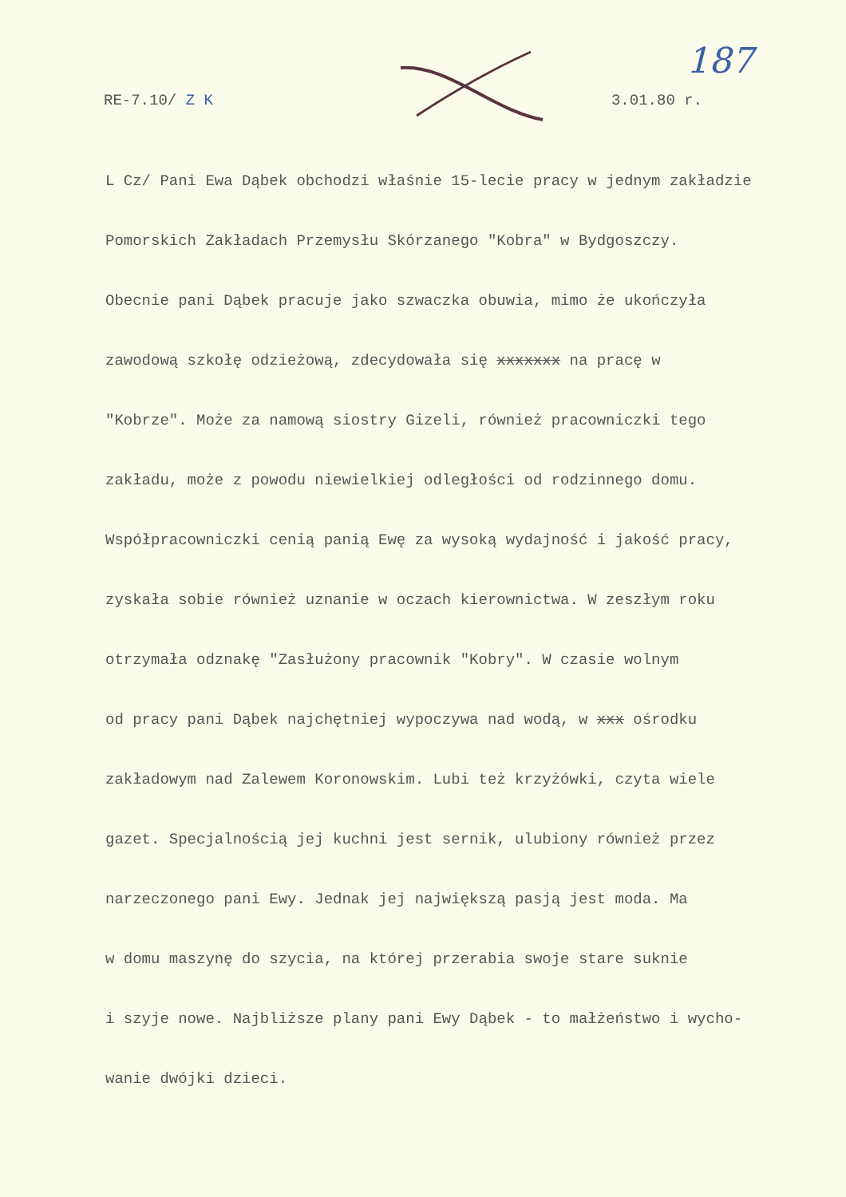RE-7.10/ Z K 3.01.80 r.
187
L Cz/ Pani Ewa Dąbek obchodzi właśnie 15-lecie pracy w jednym zakładzie
Pomorskich Zakładach Przemysłu Skórzanego "Kobra" w Bydgoszczy.
Obecnie pani Dąbek pracuje jako szwaczka obuwia, mimo że ukończyła
zawodową szkołę odzieżową, zdecydowała się xxxxxxx na pracę w
"Kobrze". Może za namową siostry Gizeli, również pracowniczki tego
zakładu, może z powodu niewielkiej odległości od rodzinnego domu.
Współpracowniczki cenią panią Ewę za wysoką wydajność i jakość pracy,
zyskała sobie również uznanie w oczach kierownictwa. W zeszłym roku
otrzymała odznakę "Zasłużony pracownik "Kobry". W czasie wolnym
od pracy pani Dąbek najchętniej wypoczywa nad wodą, w xxx ośrodku
zakładowym nad Zalewem Koronowskim. Lubi też krzyżówki, czyta wiele
gazet. Specjalnością jej kuchni jest sernik, ulubiony również przez
narzeczonego pani Ewy. Jednak jej największą pasją jest moda. Ma
w domu maszynę do szycia, na której przerabia swoje stare suknie
i szyje nowe. Najbliższe plany pani Ewy Dąbek - to małżeństwo i wycho-
wanie dwójki dzieci.